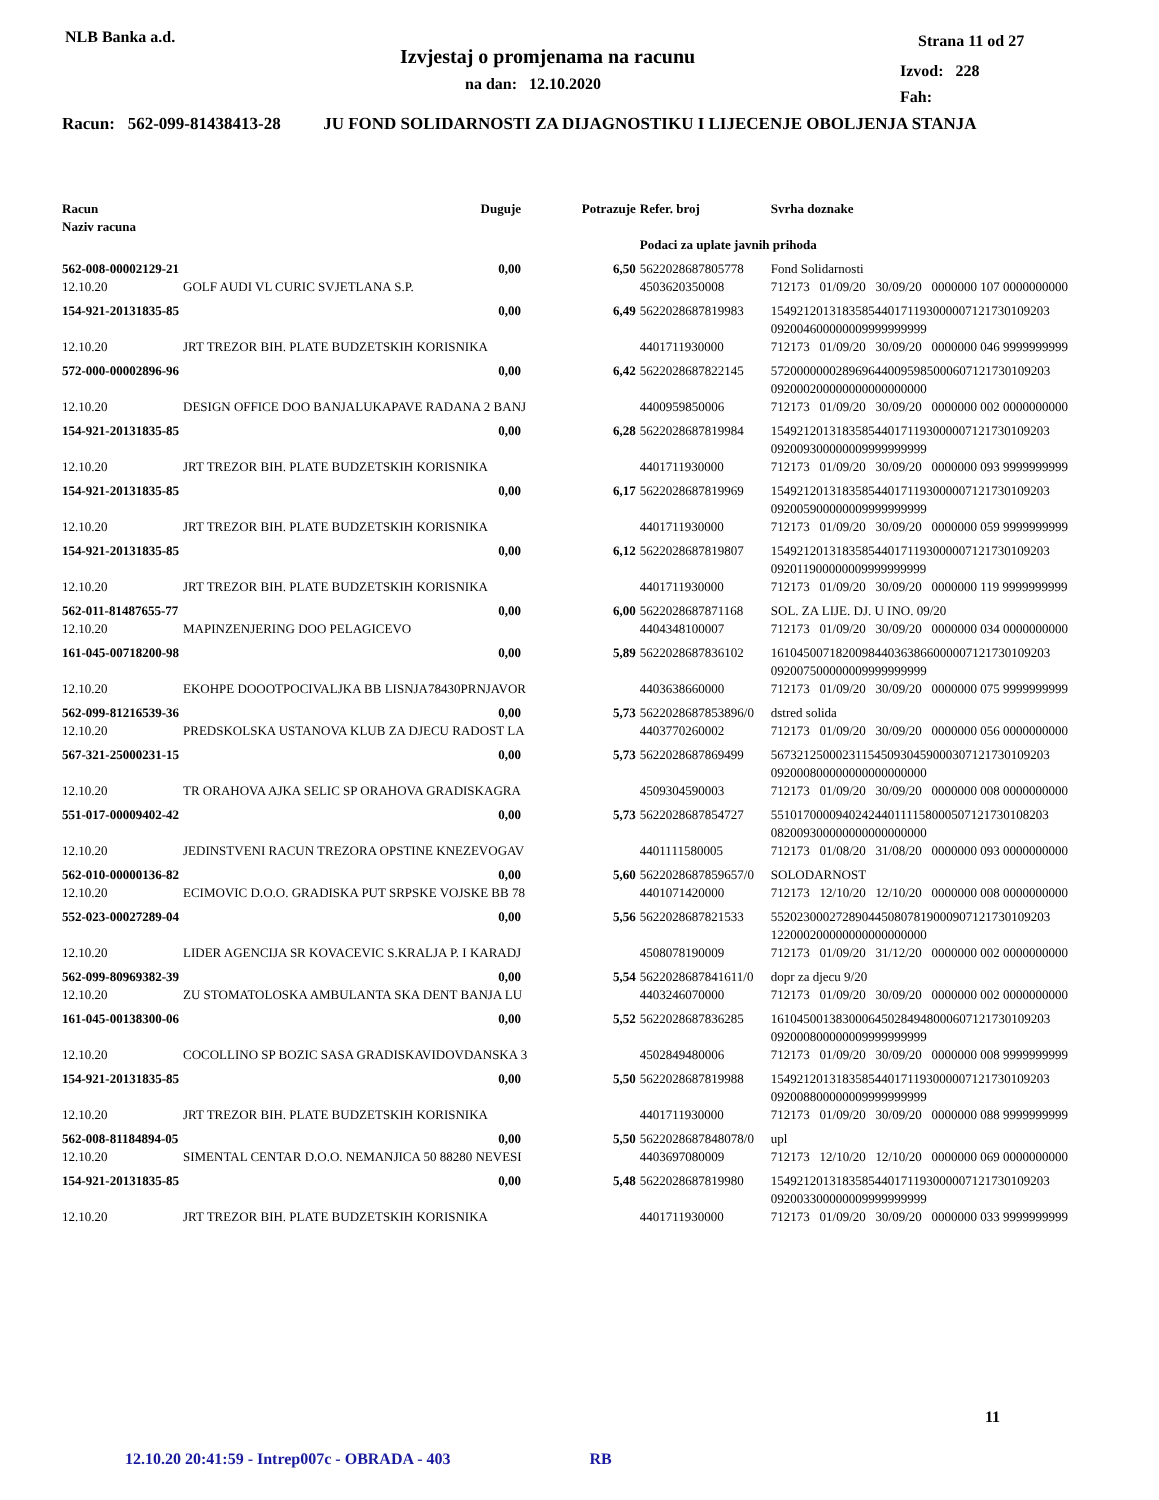NLB Banka a.d.
Izvjestaj o promjenama na racunu
na dan: 12.10.2020
Strana 11 od 27
Izvod: 228
Fah:
Racun: 562-099-81438413-28 JU FOND SOLIDARNOSTI ZA DIJAGNOSTIKU I LIJECENJE OBOLJENJA STANJA
| Racun Naziv racuna | Duguje | Potrazuje | Refer. broj | Svrha doznake |
| | | | Podaci za uplate javnih prihoda | |
| 562-008-00002129-21 | 0,00 | 6,50 | 5622028687805778 | Fond Solidarnosti |
| 12.10.20 | GOLF AUDI VL CURIC SVJETLANA S.P. | | 4503620350008 | 712173 01/09/20 30/09/20 0000000 107 0000000000 |
| 154-921-20131835-85 | 0,00 | 6,49 | 5622028687819983 | 1549212013183585440171193000007121730109203 092004600000009999999999 |
| 12.10.20 | JRT TREZOR BIH. PLATE BUDZETSKIH KORISNIKA | | 4401711930000 | 712173 01/09/20 30/09/20 0000000 046 9999999999 |
| 572-000-00002896-96 | 0,00 | 6,42 | 5622028687822145 | 5720000000289696440095985000607121730109203 092000200000000000000000 |
| 12.10.20 | DESIGN OFFICE DOO BANJALUKAPAVE RADANA 2 BANJ | | 4400959850006 | 712173 01/09/20 30/09/20 0000000 002 0000000000 |
| 154-921-20131835-85 | 0,00 | 6,28 | 5622028687819984 | 1549212013183585440171193000007121730109203 092009300000009999999999 |
| 12.10.20 | JRT TREZOR BIH. PLATE BUDZETSKIH KORISNIKA | | 4401711930000 | 712173 01/09/20 30/09/20 0000000 093 9999999999 |
| 154-921-20131835-85 | 0,00 | 6,17 | 5622028687819969 | 1549212013183585440171193000007121730109203 092005900000009999999999 |
| 12.10.20 | JRT TREZOR BIH. PLATE BUDZETSKIH KORISNIKA | | 4401711930000 | 712173 01/09/20 30/09/20 0000000 059 9999999999 |
| 154-921-20131835-85 | 0,00 | 6,12 | 5622028687819807 | 1549212013183585440171193000007121730109203 092011900000009999999999 |
| 12.10.20 | JRT TREZOR BIH. PLATE BUDZETSKIH KORISNIKA | | 4401711930000 | 712173 01/09/20 30/09/20 0000000 119 9999999999 |
| 562-011-81487655-77 | 0,00 | 6,00 | 5622028687871168 | SOL. ZA LIJE. DJ. U INO. 09/20 |
| 12.10.20 | MAPINZENJERING DOO PELAGICEVO | | 4404348100007 | 712173 01/09/20 30/09/20 0000000 034 0000000000 |
| 161-045-00718200-98 | 0,00 | 5,89 | 5622028687836102 | 1610450071820098440363866000007121730109203 092007500000009999999999 |
| 12.10.20 | EKOHPE DOOOTPOCIVALJKA BB LISNJA78430PRNJAVOR | | 4403638660000 | 712173 01/09/20 30/09/20 0000000 075 9999999999 |
| 562-099-81216539-36 | 0,00 | 5,73 | 5622028687853896/0 | dstred solida |
| 12.10.20 | PREDSKOLSKA USTANOVA KLUB ZA DJECU RADOST LA | | 4403770260002 | 712173 01/09/20 30/09/20 0000000 056 0000000000 |
| 567-321-25000231-15 | 0,00 | 5,73 | 5622028687869499 | 5673212500023115450930459000307121730109203 092000800000000000000000 |
| 12.10.20 | TR ORAHOVA AJKA SELIC SP ORAHOVA GRADISKAGRA | | 4509304590003 | 712173 01/09/20 30/09/20 0000000 008 0000000000 |
| 551-017-00009402-42 | 0,00 | 5,73 | 5622028687854727 | 5510170000940242440111158000507121730108203 082009300000000000000000 |
| 12.10.20 | JEDINSTVENI RACUN TREZORA OPSTINE KNEZEVOGAV | | 4401111580005 | 712173 01/08/20 31/08/20 0000000 093 0000000000 |
| 562-010-00000136-82 | 0,00 | 5,60 | 5622028687859657/0 | SOLODARNOST |
| 12.10.20 | ECIMOVIC D.O.O. GRADISKA PUT SRPSKE VOJSKE BB 78 | | 4401071420000 | 712173 12/10/20 12/10/20 0000000 008 0000000000 |
| 552-023-00027289-04 | 0,00 | 5,56 | 5622028687821533 | 5520230002728904450807819000907121730109203 122000200000000000000000 |
| 12.10.20 | LIDER AGENCIJA SR KOVACEVIC S.KRALJA P. I KARADJ | | 4508078190009 | 712173 01/09/20 31/12/20 0000000 002 0000000000 |
| 562-099-80969382-39 | 0,00 | 5,54 | 5622028687841611/0 | dopr za djecu 9/20 |
| 12.10.20 | ZU STOMATOLOSKA AMBULANTA SKA DENT BANJA LU | | 4403246070000 | 712173 01/09/20 30/09/20 0000000 002 0000000000 |
| 161-045-00138300-06 | 0,00 | 5,52 | 5622028687836285 | 1610450013830006450284948000607121730109203 092000800000009999999999 |
| 12.10.20 | COCOLLINO SP BOZIC SASA GRADISKAVIDOVDANSKA 3 | | 4502849480006 | 712173 01/09/20 30/09/20 0000000 008 9999999999 |
| 154-921-20131835-85 | 0,00 | 5,50 | 5622028687819988 | 1549212013183585440171193000007121730109203 092008800000009999999999 |
| 12.10.20 | JRT TREZOR BIH. PLATE BUDZETSKIH KORISNIKA | | 4401711930000 | 712173 01/09/20 30/09/20 0000000 088 9999999999 |
| 562-008-81184894-05 | 0,00 | 5,50 | 5622028687848078/0 | upl |
| 12.10.20 | SIMENTAL CENTAR D.O.O. NEMANJICA 50 88280 NEVESI | | 4403697080009 | 712173 12/10/20 12/10/20 0000000 069 0000000000 |
| 154-921-20131835-85 | 0,00 | 5,48 | 5622028687819980 | 1549212013183585440171193000007121730109203 092003300000009999999999 |
| 12.10.20 | JRT TREZOR BIH. PLATE BUDZETSKIH KORISNIKA | | 4401711930000 | 712173 01/09/20 30/09/20 0000000 033 9999999999 |
11
12.10.20 20:41:59 - Intrep007c - OBRADA - 403 RB